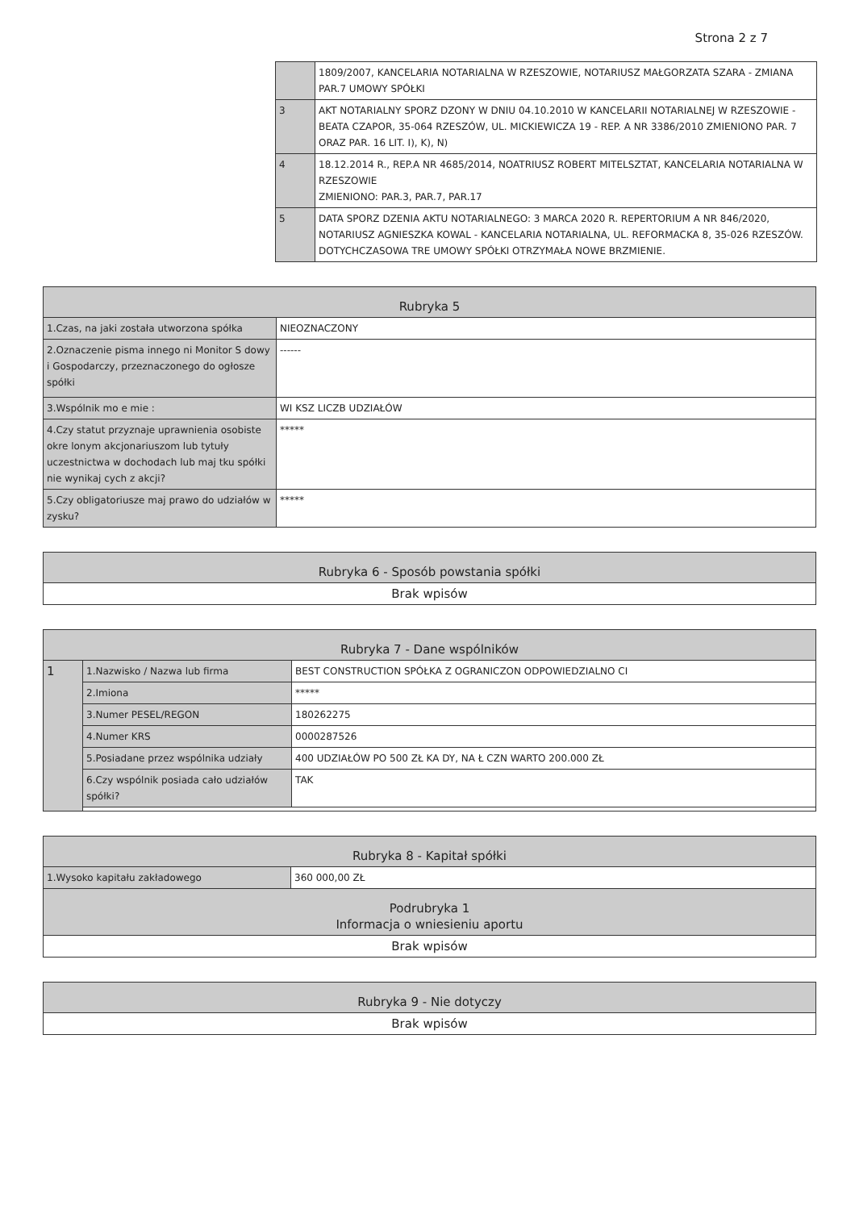Strona 2 z 7
| | 1809/2007, KANCELARIA NOTARIALNA W RZESZOWIE, NOTARIUSZ MAŁGORZATA SZARA - ZMIANA PAR.7 UMOWY SPÓŁKI |
| 3 | AKT NOTARIALNY SPORZ DZONY W DNIU 04.10.2010 W KANCELARII NOTARIALNEJ W RZESZOWIE - BEATA CZAPOR, 35-064 RZESZÓW, UL. MICKIEWICZA 19 - REP. A NR 3386/2010 ZMIENIONO PAR. 7 ORAZ PAR. 16 LIT. I), K), N) |
| 4 | 18.12.2014 R., REP.A NR 4685/2014, NOATRIUSZ ROBERT MITELSZTAT, KANCELARIA NOTARIALNA W RZESZOWIE ZMIENIONO: PAR.3, PAR.7, PAR.17 |
| 5 | DATA SPORZ DZENIA AKTU NOTARIALNEGO: 3 MARCA 2020 R. REPERTORIUM A NR 846/2020, NOTARIUSZ AGNIESZKA KOWAL - KANCELARIA NOTARIALNA, UL. REFORMACKA 8, 35-026 RZESZÓW. DOTYCHCZASOWA TRE UMOWY SPÓŁKI OTRZYMAŁA NOWE BRZMIENIE. |
| Rubryka 5 | |
| --- | --- |
| 1.Czas, na jaki została utworzona spółka | NIEOZNACZONY |
| 2.Oznaczenie pisma innego ni Monitor S dowy i Gospodarczy, przeznaczonego do ogłosze spółki | ------ |
| 3.Wspólnik mo e mie : | WI KSZ LICZB UDZIAŁÓW |
| 4.Czy statut przyznaje uprawnienia osobiste okre lonym akcjonariuszom lub tytuły uczestnictwa w dochodach lub maj tku spółki nie wynikaj cych z akcji? | ***** |
| 5.Czy obligatoriusze maj prawo do udziałów w zysku? | ***** |
| Rubryka 6 - Sposób powstania spółki |
| --- |
| Brak wpisów |
| Rubryka 7 - Dane wspólników | | |
| --- | --- | --- |
| 1 | 1.Nazwisko / Nazwa lub firma | BEST CONSTRUCTION SPÓŁKA Z OGRANICZON ODPOWIEDZIALNO CI |
| | 2.Imiona | ***** |
| | 3.Numer PESEL/REGON | 180262275 |
| | 4.Numer KRS | 0000287526 |
| | 5.Posiadane przez wspólnika udziały | 400 UDZIAŁÓW PO 500 ZŁ KA DY, NA Ł CZN WARTO 200.000 ZŁ |
| | 6.Czy wspólnik posiada cało udziałów spółki? | TAK |
| Rubryka 8 - Kapitał spółki | |
| --- | --- |
| 1.Wysoko kapitału zakładowego | 360 000,00 ZŁ |
| Podrubryka 1 Informacja o wniesieniu aportu | |
| Brak wpisów | |
| Rubryka 9 - Nie dotyczy |
| --- |
| Brak wpisów |